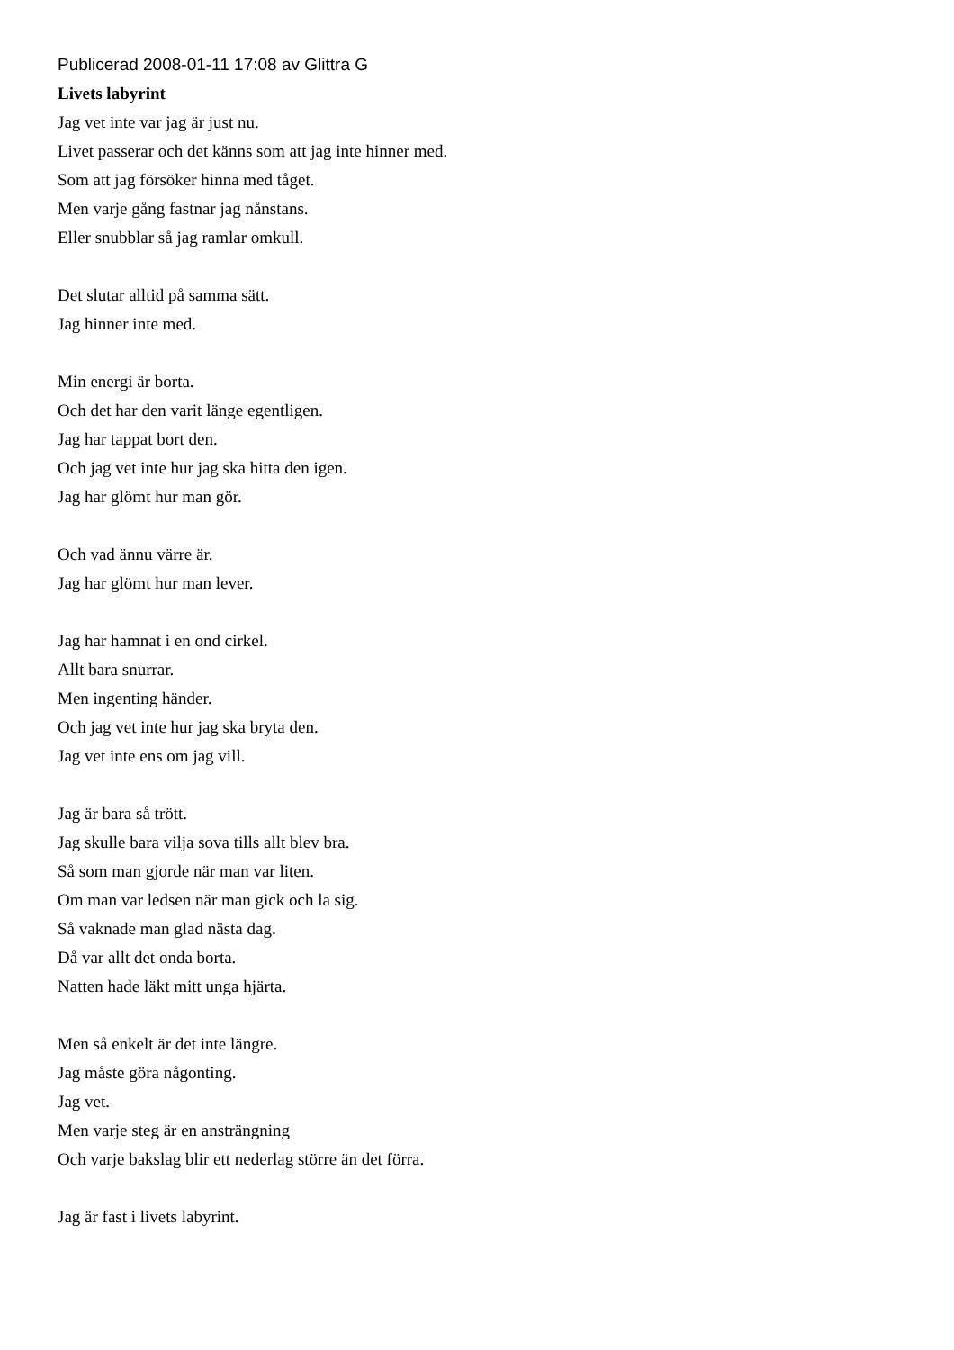Publicerad 2008-01-11 17:08 av Glittra G
Livets labyrint
Jag vet inte var jag är just nu.
Livet passerar och det känns som att jag inte hinner med.
Som att jag försöker hinna med tåget.
Men varje gång fastnar jag nånstans.
Eller snubblar så jag ramlar omkull.
Det slutar alltid på samma sätt.
Jag hinner inte med.
Min energi är borta.
Och det har den varit länge egentligen.
Jag har tappat bort den.
Och jag vet inte hur jag ska hitta den igen.
Jag har glömt hur man gör.
Och vad ännu värre är.
Jag har glömt hur man lever.
Jag har hamnat i en ond cirkel.
Allt bara snurrar.
Men ingenting händer.
Och jag vet inte hur jag ska bryta den.
Jag vet inte ens om jag vill.
Jag är bara så trött.
Jag skulle bara vilja sova tills allt blev bra.
Så som man gjorde när man var liten.
Om man var ledsen när man gick och la sig.
Så vaknade man glad nästa dag.
Då var allt det onda borta.
Natten hade läkt mitt unga hjärta.
Men så enkelt är det inte längre.
Jag måste göra någonting.
Jag vet.
Men varje steg är en ansträngning
Och varje bakslag blir ett nederlag större än det förra.
Jag är fast i livets labyrint.